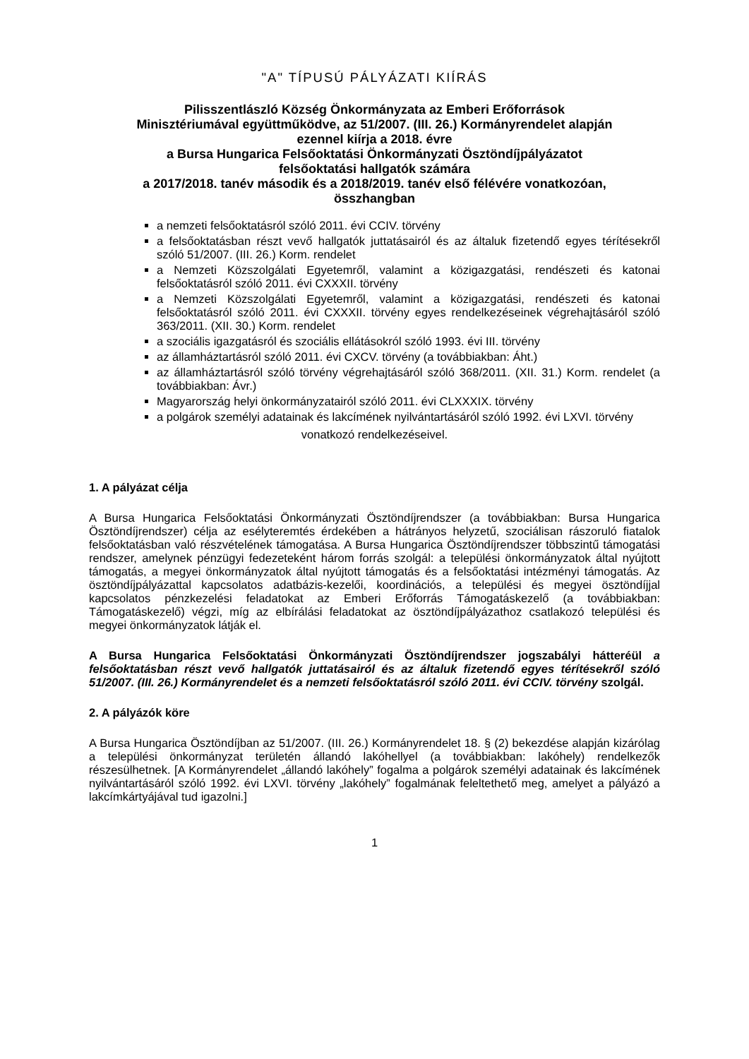"A" TÍPUSÚ PÁLYÁZATI KIÍRÁS
Pilisszentlászló Község Önkormányzata az Emberi Erőforrások
Minisztériumával együttműködve, az 51/2007. (III. 26.) Kormányrendelet alapján
ezennel kiírja a 2018. évre
a Bursa Hungarica Felsőoktatási Önkormányzati Ösztöndíjpályázatot
felsőoktatási hallgatók számára
a 2017/2018. tanév második és a 2018/2019. tanév első félévére vonatkozóan,
összhangban
a nemzeti felsőoktatásról szóló 2011. évi CCIV. törvény
a felsőoktatásban részt vevő hallgatók juttatásairól és az általuk fizetendő egyes térítésekről szóló 51/2007. (III. 26.) Korm. rendelet
a Nemzeti Közszolgálati Egyetemről, valamint a közigazgatási, rendészeti és katonai felsőoktatásról szóló 2011. évi CXXXII. törvény
a Nemzeti Közszolgálati Egyetemről, valamint a közigazgatási, rendészeti és katonai felsőoktatásról szóló 2011. évi CXXXII. törvény egyes rendelkezéseinek végrehajtásáról szóló 363/2011. (XII. 30.) Korm. rendelet
a szociális igazgatásról és szociális ellátásokról szóló 1993. évi III. törvény
az államháztartásról szóló 2011. évi CXCV. törvény (a továbbiakban: Áht.)
az államháztartásról szóló törvény végrehajtásáról szóló 368/2011. (XII. 31.) Korm. rendelet (a továbbiakban: Ávr.)
Magyarország helyi önkormányzatairól szóló 2011. évi CLXXXIX. törvény
a polgárok személyi adatainak és lakcímének nyilvántartásáról szóló 1992. évi LXVI. törvény
vonatkozó rendelkezéseivel.
1. A pályázat célja
A Bursa Hungarica Felsőoktatási Önkormányzati Ösztöndíjrendszer (a továbbiakban: Bursa Hungarica Ösztöndíjrendszer) célja az esélyteremtés érdekében a hátrányos helyzetű, szociálisan rászoruló fiatalok felsőoktatásban való részvételének támogatása. A Bursa Hungarica Ösztöndíjrendszer többszintű támogatási rendszer, amelynek pénzügyi fedezeteként három forrás szolgál: a települési önkormányzatok által nyújtott támogatás, a megyei önkormányzatok által nyújtott támogatás és a felsőoktatási intézményi támogatás. Az ösztöndíjpályázattal kapcsolatos adatbázis-kezelői, koordinációs, a települési és megyei ösztöndíjjal kapcsolatos pénzkezelési feladatokat az Emberi Erőforrás Támogatáskezelő (a továbbiakban: Támogatáskezelő) végzi, míg az elbírálási feladatokat az ösztöndíjpályázathoz csatlakozó települési és megyei önkormányzatok látják el.
A Bursa Hungarica Felsőoktatási Önkormányzati Ösztöndíjrendszer jogszabályi hátteréül a felsőoktatásban részt vevő hallgatók juttatásairól és az általuk fizetendő egyes térítésekről szóló 51/2007. (III. 26.) Kormányrendelet és a nemzeti felsőoktatásról szóló 2011. évi CCIV. törvény szolgál.
2. A pályázók köre
A Bursa Hungarica Ösztöndíjban az 51/2007. (III. 26.) Kormányrendelet 18. § (2) bekezdése alapján kizárólag a települési önkormányzat területén állandó lakóhellyel (a továbbiakban: lakóhely) rendelkezők részesülhetnek. [A Kormányrendelet „állandó lakóhely” fogalma a polgárok személyi adatainak és lakcímének nyilvántartásáról szóló 1992. évi LXVI. törvény „lakóhely” fogalmának feleltethető meg, amelyet a pályázó a lakcímkártyájával tud igazolni.]
1